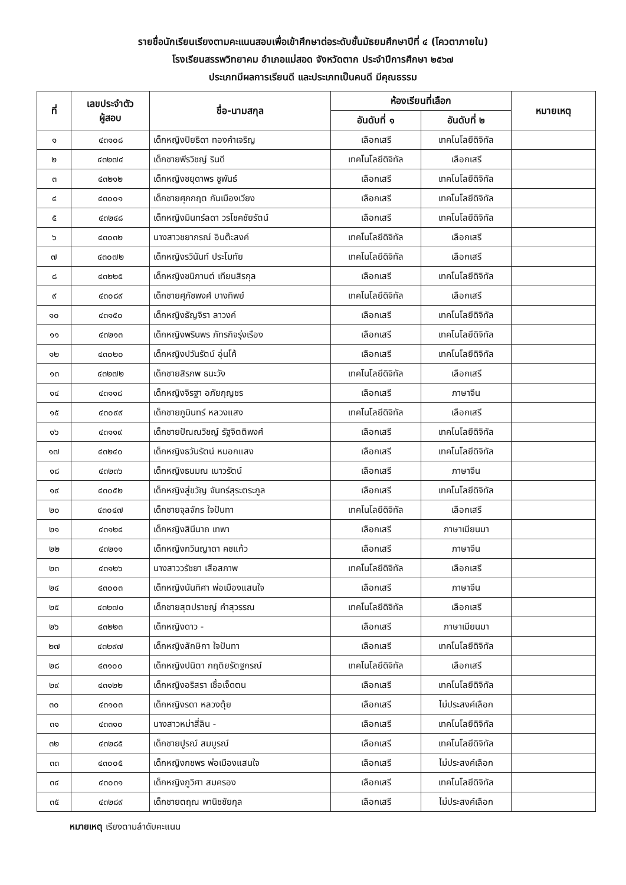รายชื่อนักเรียนเรียงตามคะแนนสอบเพื่อเข้าศึกษาต่อระดับชั้นมัธยมศึกษาปีที่ ๔ (โควตาภายใน)
โรงเรียนสรรพวิทยาคม อำเภอแม่สอด จังหวัดตาก ประจำปีการศึกษา ๒๕๖๗
ประเภทมีผลการเรียนดี และประเภทเป็นคนดี มีคุณธรรม
| ที่ | เลขประจำตัว ผู้สอบ | ชื่อ-นามสกุล | ห้องเรียนที่เลือก | | หมายเหตุ |
| --- | --- | --- | --- | --- | --- |
| | | | อันดับที่ ๑ | อันดับที่ ๒ | |
| ๑ | ๔๓๑๐๘ | เด็กหญิงปิยธิดา ทองคำเจริญ | เลือกเสรี | เทคโนโลยีดิจิทัล | |
| ๒ | ๔๓๒๗๔ | เด็กชายพีรวิชญ์ รินดี | เทคโนโลยีดิจิทัล | เลือกเสรี | |
| ๓ | ๔๓๒๑๒ | เด็กหญิงชยุดาพร ชูพันธ์ | เลือกเสรี | เทคโนโลยีดิจิทัล | |
| ๔ | ๔๓๐๐๑ | เด็กชายศุภกฤต กันเมืองเวียง | เลือกเสรี | เทคโนโลยีดิจิทัล | |
| ๕ | ๔๓๒๔๘ | เด็กหญิงมินทร์ลดา วรโชคชัยรัตน์ | เลือกเสรี | เทคโนโลยีดิจิทัล | |
| ๖ | ๔๓๐๓๒ | นางสาวชยาภรณ์ อินต๊ะสงค์ | เทคโนโลยีดิจิทัล | เลือกเสรี | |
| ๗ | ๔๓๐๗๒ | เด็กหญิงรวินันท์ ประโมทัย | เทคโนโลยีดิจิทัล | เลือกเสรี | |
| ๘ | ๔๓๒๒๕ | เด็กหญิงชนิกานต์ เทียนสิรกุล | เลือกเสรี | เทคโนโลยีดิจิทัล | |
| ๙ | ๔๓๐๘๙ | เด็กชายศุภัชพงศ์ บางทิพย์ | เทคโนโลยีดิจิทัล | เลือกเสรี | |
| ๑๐ | ๔๓๑๕๐ | เด็กหญิงธัญจิรา ลาวงค์ | เลือกเสรี | เทคโนโลยีดิจิทัล | |
| ๑๑ | ๔๓๒๑๓ | เด็กหญิงพรินพร ภัทรกิจรุ่งเรือง | เลือกเสรี | เทคโนโลยีดิจิทัล | |
| ๑๒ | ๔๓๐๒๐ | เด็กหญิงปวันรัตน์ อุ่นโค้ | เลือกเสรี | เทคโนโลยีดิจิทัล | |
| ๑๓ | ๔๓๒๗๒ | เด็กชายสิรภพ ธนะวัง | เทคโนโลยีดิจิทัล | เลือกเสรี | |
| ๑๔ | ๔๓๑๑๘ | เด็กหญิงจิรฐา อภัยกุญชร | เลือกเสรี | ภาษาจีน | |
| ๑๕ | ๔๓๐๙๙ | เด็กชายภูมินทร์ หลวงแสง | เทคโนโลยีดิจิทัล | เลือกเสรี | |
| ๑๖ | ๔๓๑๑๙ | เด็กชายปัณณวิชญ์ รัฐจิตติพงศ์ | เลือกเสรี | เทคโนโลยีดิจิทัล | |
| ๑๗ | ๔๓๒๔๐ | เด็กหญิงธวันรัตน์ หมอกแสง | เลือกเสรี | เทคโนโลยีดิจิทัล | |
| ๑๘ | ๔๓๒๓๖ | เด็กหญิงธนมณ เนาวรัตน์ | เลือกเสรี | ภาษาจีน | |
| ๑๙ | ๔๓๐๕๒ | เด็กหญิงสู่ขวัญ จันทร์สุระตระกูล | เลือกเสรี | เทคโนโลยีดิจิทัล | |
| ๒๐ | ๔๓๐๔๗ | เด็กชายจุลจักร ใจปันทา | เทคโนโลยีดิจิทัล | เลือกเสรี | |
| ๒๑ | ๔๓๑๒๔ | เด็กหญิงสินีนาถ เทพา | เลือกเสรี | ภาษาเมียนมา | |
| ๒๒ | ๔๓๒๑๑ | เด็กหญิงกวินญาดา คชแก้ว | เลือกเสรี | ภาษาจีน | |
| ๒๓ | ๔๓๑๒๖ | นางสาววรัชยา เสือสภาพ | เทคโนโลยีดิจิทัล | เลือกเสรี | |
| ๒๔ | ๔๓๐๐๓ | เด็กหญิงนันทิศา พ่อเมืองแสนใจ | เลือกเสรี | ภาษาจีน | |
| ๒๕ | ๔๓๒๗๐ | เด็กชายสุตปราชญ์ คำสุวรรณ | เทคโนโลยีดิจิทัล | เลือกเสรี | |
| ๒๖ | ๔๓๒๒๓ | เด็กหญิงดาว - | เลือกเสรี | ภาษาเมียนมา | |
| ๒๗ | ๔๓๒๙๗ | เด็กหญิงลักษิกา ใจปันทา | เลือกเสรี | เทคโนโลยีดิจิทัล | |
| ๒๘ | ๔๓๑๐๐ | เด็กหญิงปนิตา กฤติยรัตฐกรณ์ | เทคโนโลยีดิจิทัล | เลือกเสรี | |
| ๒๙ | ๔๓๑๒๒ | เด็กหญิงอริสรา เชื้อเจ็ดตน | เลือกเสรี | เทคโนโลยีดิจิทัล | |
| ๓๐ | ๔๓๑๐๓ | เด็กหญิงรดา หลวงตุ้ย | เลือกเสรี | ไม่ประสงค์เลือก | |
| ๓๑ | ๔๓๓๑๐ | นางสาวหม่าสี่ลิน - | เลือกเสรี | เทคโนโลยีดิจิทัล | |
| ๓๒ | ๔๓๒๘๕ | เด็กชายปูรณ์ สมบูรณ์ | เลือกเสรี | เทคโนโลยีดิจิทัล | |
| ๓๓ | ๔๓๐๐๕ | เด็กหญิงกชพร พ่อเมืองแสนใจ | เลือกเสรี | ไม่ประสงค์เลือก | |
| ๓๔ | ๔๓๐๓๑ | เด็กหญิงภูวิศา สมครอง | เลือกเสรี | เทคโนโลยีดิจิทัล | |
| ๓๕ | ๔๓๒๘๙ | เด็กชายตฤณ พานิชชัยกุล | เลือกเสรี | ไม่ประสงค์เลือก | |
หมายเหตุ เรียงตามลำดับคะแนน